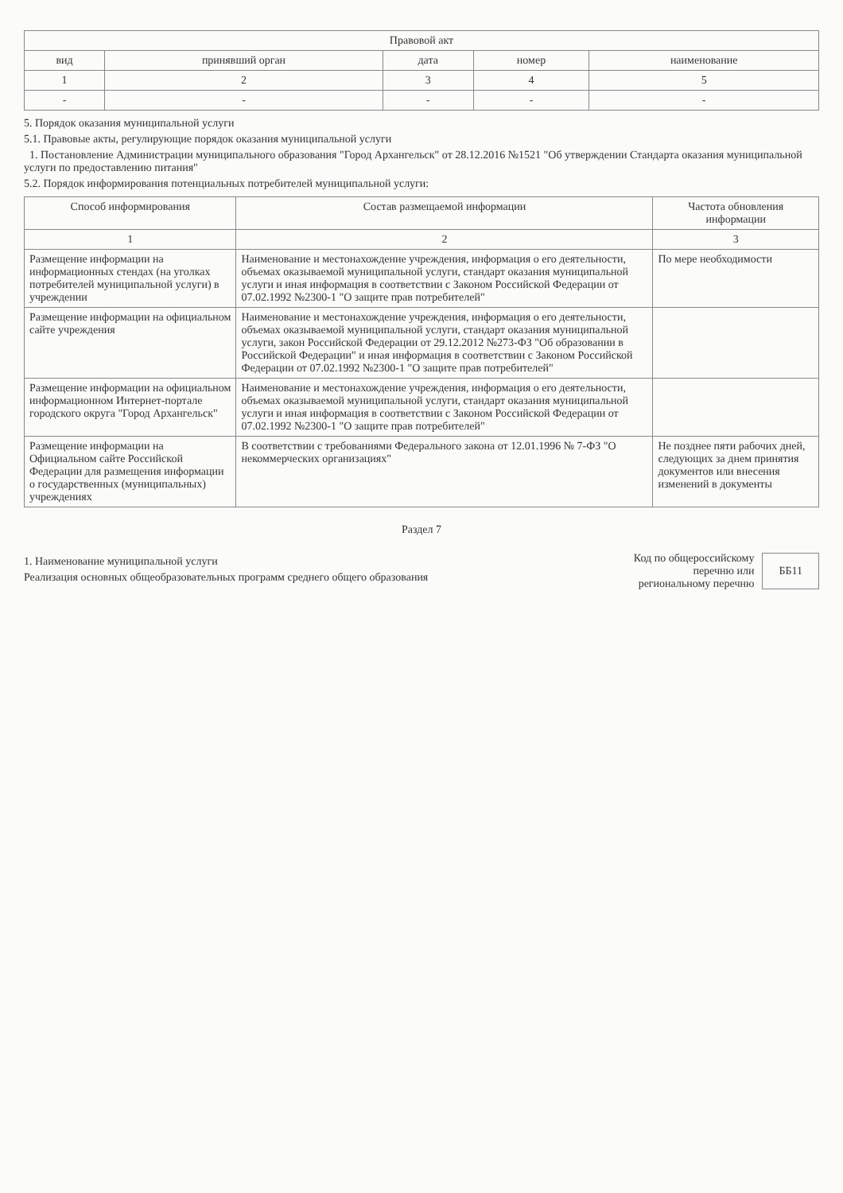| Правовой акт | | | | |
| --- | --- | --- | --- | --- |
| вид | принявший орган | дата | номер | наименование |
| 1 | 2 | 3 | 4 | 5 |
| - | - | - | - | - |
5. Порядок оказания муниципальной услуги
5.1. Правовые акты, регулирующие порядок оказания муниципальной услуги
1. Постановление Администрации муниципального образования "Город Архангельск" от 28.12.2016 №1521 "Об утверждении Стандарта оказания муниципальной услуги по предоставлению питания"
5.2. Порядок информирования потенциальных потребителей муниципальной услуги:
| Способ информирования | Состав размещаемой информации | Частота обновления информации |
| --- | --- | --- |
| 1 | 2 | 3 |
| Размещение информации на информационных стендах (на уголках потребителей муниципальной услуги) в учреждении | Наименование и местонахождение учреждения, информация о его деятельности, объемах оказываемой муниципальной услуги, стандарт оказания муниципальной услуги и иная информация в соответствии с Законом Российской Федерации от 07.02.1992 №2300-1 "О защите прав потребителей" | По мере необходимости |
| Размещение информации на официальном сайте учреждения | Наименование и местонахождение учреждения, информация о его деятельности, объемах оказываемой муниципальной услуги, стандарт оказания муниципальной услуги, закон Российской Федерации от 29.12.2012 №273-ФЗ "Об образовании в Российской Федерации" и иная информация в соответствии с Законом Российской Федерации от 07.02.1992 №2300-1 "О защите прав потребителей" | |
| Размещение информации на официальном информационном Интернет-портале городского округа "Город Архангельск" | Наименование и местонахождение учреждения, информация о его деятельности, объемах оказываемой муниципальной услуги, стандарт оказания муниципальной услуги и иная информация в соответствии с Законом Российской Федерации от 07.02.1992 №2300-1 "О защите прав потребителей" | |
| Размещение информации на Официальном сайте Российской Федерации для размещения информации о государственных (муниципальных) учреждениях | В соответствии с требованиями Федерального закона от 12.01.1996 № 7-ФЗ "О некоммерческих организациях" | Не позднее пяти рабочих дней, следующих за днем принятия документов или внесения изменений в документы |
Раздел 7
1. Наименование муниципальной услуги
Реализация основных общеобразовательных программ среднего общего образования
Код по общероссийскому
перечню или
региональному перечню
ББ11